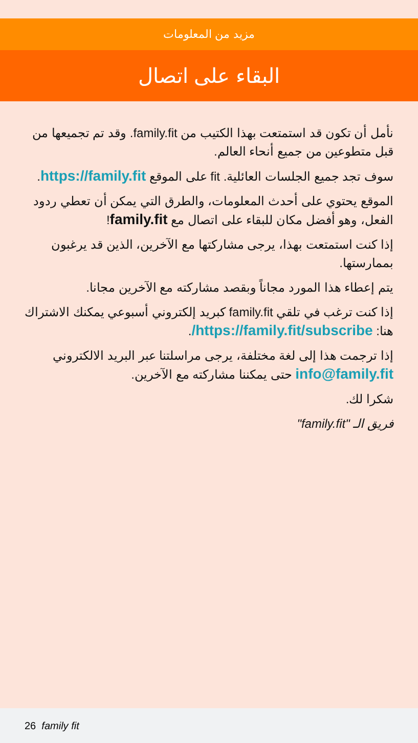مزيد من المعلومات
البقاء على اتصال
نأمل أن تكون قد استمتعت بهذا الكتيب من family.fit. وقد تم تجميعها من قبل متطوعين من جميع أنحاء العالم.
سوف تجد جميع الجلسات العائلية. fit على الموقع https://family.fit.
الموقع يحتوي على أحدث المعلومات، والطرق التي يمكن أن تعطي ردود الفعل، وهو أفضل مكان للبقاء على اتصال مع family.fit!
إذا كنت استمتعت بهذا، يرجى مشاركتها مع الآخرين، الذين قد يرغبون بممارستها.
يتم إعطاء هذا المورد مجاناً وبقصد مشاركته مع الآخرين مجانا.
إذا كنت ترغب في تلقي family.fit كبريد إلكتروني أسبوعي يمكنك الاشتراك هنا: https://family.fit/subscribe/.
إذا ترجمت هذا إلى لغة مختلفة، يرجى مراسلتنا عبر البريد الالكتروني info@family.fit حتى يمكننا مشاركته مع الآخرين.
شكرا لك.
فريق الـ "family.fit"
26 family fit